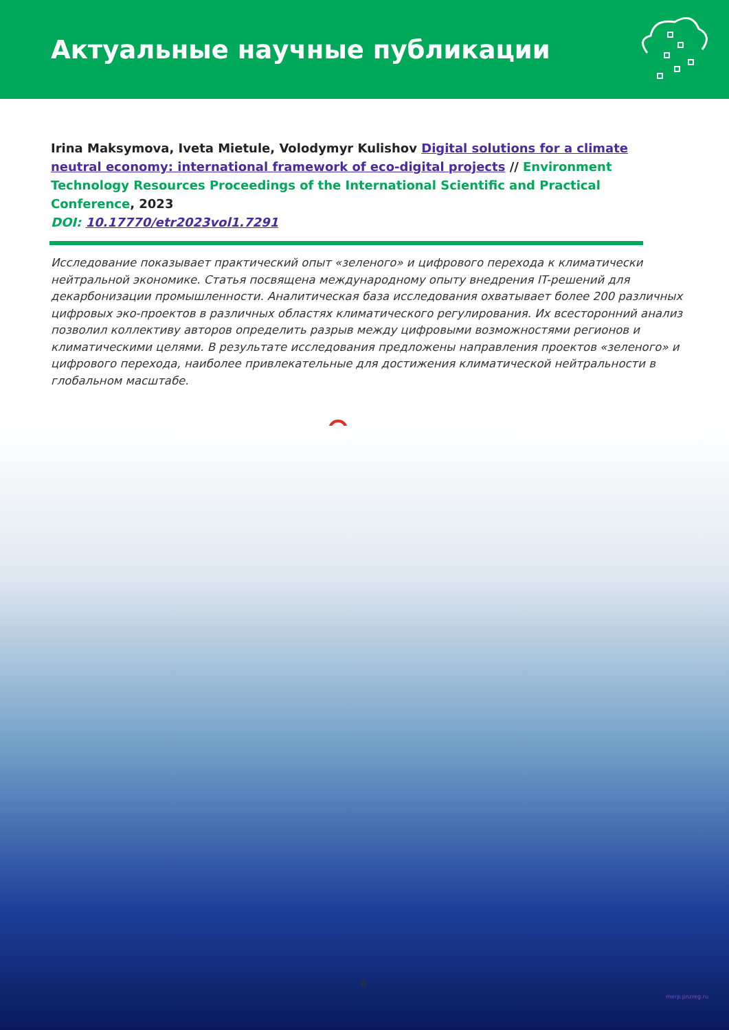Актуальные научные публикации
Irina Maksymova, Iveta Mietule, Volodymyr Kulishov Digital solutions for a climate neutral economy: international framework of eco-digital projects // Environment Technology Resources Proceedings of the International Scientific and Practical Conference, 2023
DOI: 10.17770/etr2023vol1.7291
Исследование показывает практический опыт «зеленого» и цифрового перехода к климатически нейтральной экономике. Статья посвящена международному опыту внедрения IT-решений для декарбонизации промышленности. Аналитическая база исследования охватывает более 200 различных цифровых эко-проектов в различных областях климатического регулирования. Их всесторонний анализ позволил коллективу авторов определить разрыв между цифровыми возможностями регионов и климатическими целями. В результате исследования предложены направления проектов «зеленого» и цифрового перехода, наиболее привлекательные для достижения климатической нейтральности в глобальном масштабе.
8
merp.pnzreg.ru